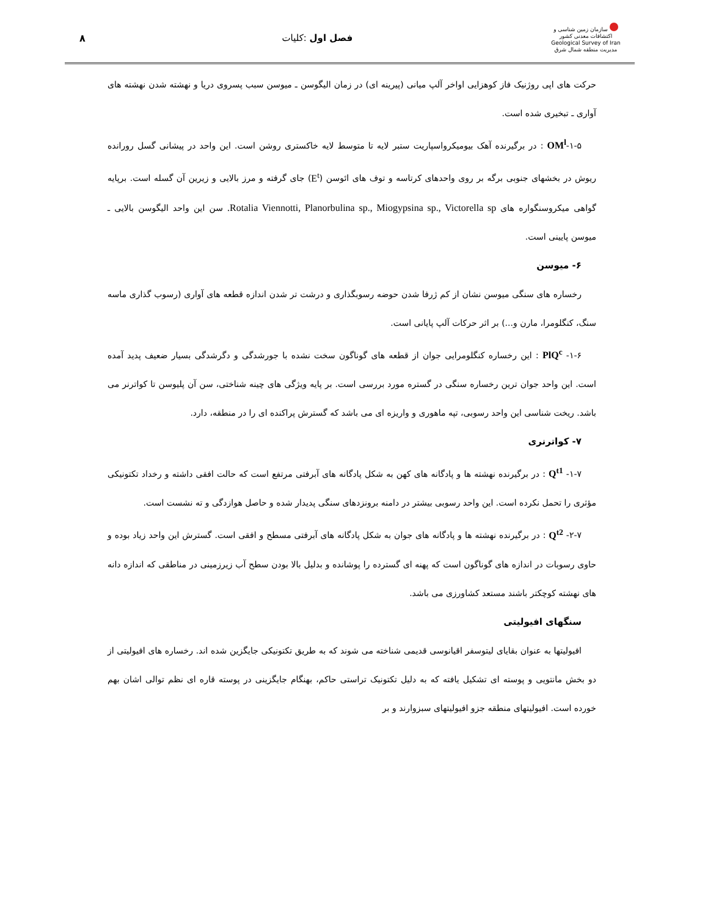سازمان زمین شناسی و اکتشافات معدنی کشور
Geological Survey of Iran
مدیریت منطقه شمال شرق
فصل اول :کلیات ۸
حرکت های اپی روژنیک فاز کوهزایی اواخر آلپ میانی (پیرینه ای) در زمان الیگوسن ـ میوسن سبب پسروی دریا و نهشته شدن نهشته های آواری ـ تبخیری شده است.
۱-۵-OM<sup>l</sup> : در برگیرنده آهک بیومیکرواسپاریت ستبر لایه تا متوسط لایه خاکستری روشن است. این واحد در پیشانی گسل رورانده ریوش در بخشهای جنوبی برگه بر روی واحدهای کرتاسه و توف های ائوسن (E<sup>t</sup>) جای گرفته و مرز بالایی و زیرین آن گسله است. برپایه گواهی میکروسنگواره های Rotalia Viennotti, Planorbulina sp., Miogypsina sp., Victorella sp. سن این واحد الیگوسن بالایی ـ میوسن پایینی است.
۶- میوسن
رخساره های سنگی میوسن نشان از کم ژرفا شدن حوضه رسوبگذاری و درشت تر شدن اندازه قطعه های آواری (رسوب گذاری ماسه سنگ، کنگلومرا، مارن و...) بر اثر حرکات آلپ پایانی است.
۱-۶- PlQ<sup>c</sup> : این رخساره کنگلومرایی جوان از قطعه های گوناگون سخت نشده با جورشدگی و دگرشدگی بسیار ضعیف پدید آمده است. این واحد جوان ترین رخساره سنگی در گستره مورد بررسی است. بر پایه ویژگی های چینه شناختی، سن آن پلیوسن تا کواترنر می باشد. ریخت شناسی این واحد رسوبی، تپه ماهوری و واریزه ای می باشد که گسترش پراکنده ای را در منطقه، دارد.
۷- کواترنری
۱-۷- Q<sup>t1</sup> : در برگیرنده نهشته ها و پادگانه های کهن به شکل پادگانه های آبرفتی مرتفع است که حالت افقی داشته و رخداد تکتونیکی مؤثری را تحمل نکرده است. این واحد رسوبی بیشتر در دامنه برونزدهای سنگی پدیدار شده و حاصل هوازدگی و ته نشست است.
۲-۷- Q<sup>t2</sup> : در برگیرنده نهشته ها و پادگانه های جوان به شکل پادگانه های آبرفتی مسطح و افقی است. گسترش این واحد زیاد بوده و حاوی رسوبات در اندازه های گوناگون است که پهنه ای گسترده را پوشانده و بدلیل بالا بودن سطح آب زیرزمینی در مناطقی که اندازه دانه های نهشته کوچکتر باشند مستعد کشاورزی می باشد.
سنگهای افیولیتی
افیولیتها به عنوان بقایای لیتوسفر اقیانوسی قدیمی شناخته می شوند که به طریق تکتونیکی جایگزین شده اند. رخساره های افیولیتی از دو بخش مانتویی و پوسته ای تشکیل یافته که به دلیل تکتونیک تراستی حاکم، بهنگام جایگزینی در پوسته قاره ای نظم توالی اشان بهم خورده است. افیولیتهای منطقه جزو افیولیتهای سبزوارند و بر